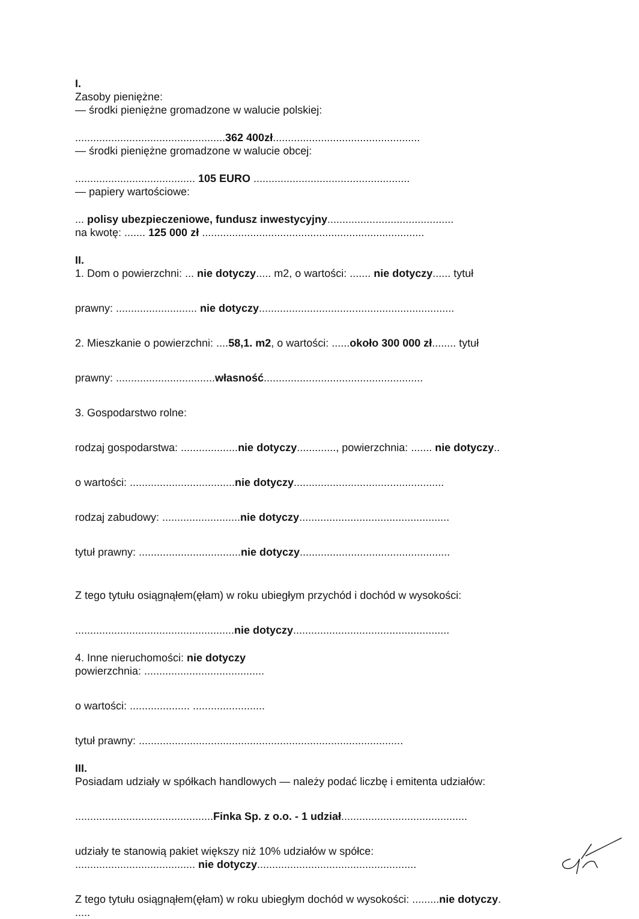I.
Zasoby pieniężne:
— środki pieniężne gromadzone w walucie polskiej:
..................................................362 400zł.................................................
— środki pieniężne gromadzone w walucie obcej:
........................................ 105 EURO ....................................................
— papiery wartościowe:
... polisy ubezpieczeniowe, fundusz inwestycyjny..........................................
na kwotę: ....... 125 000 zł ..........................................................................
II.
1. Dom o powierzchni: ... nie dotyczy..... m2, o wartości: ....... nie dotyczy...... tytuł
prawny: ........................... nie dotyczy.................................................................
2. Mieszkanie o powierzchni: ....58,1. m2, o wartości: ......około 300 000 zł........ tytuł
prawny: .................................własność.....................................................
3. Gospodarstwo rolne:
rodzaj gospodarstwa: ...................nie dotyczy............., powierzchnia: ....... nie dotyczy..
o wartości: ...................................nie dotyczy..................................................
rodzaj zabudowy: ..........................nie dotyczy..................................................
tytuł prawny: ..................................nie dotyczy..................................................
Z tego tytułu osiągnąłem(ęłam) w roku ubiegłym przychód i dochód w wysokości:
.....................................................nie dotyczy....................................................
4. Inne nieruchomości: nie dotyczy
powierzchnia: ........................................
o wartości: .................... ........................
tytuł prawny: ........................................................................................
III.
Posiadam udziały w spółkach handlowych — należy podać liczbę i emitenta udziałów:
..............................................Finka Sp. z o.o. - 1 udział..........................................
udziały te stanowią pakiet większy niż 10% udziałów w spółce:
........................................ nie dotyczy.....................................................
Z tego tytułu osiągnąłem(ęłam) w roku ubiegłym dochód w wysokości: .........nie dotyczy.
.....